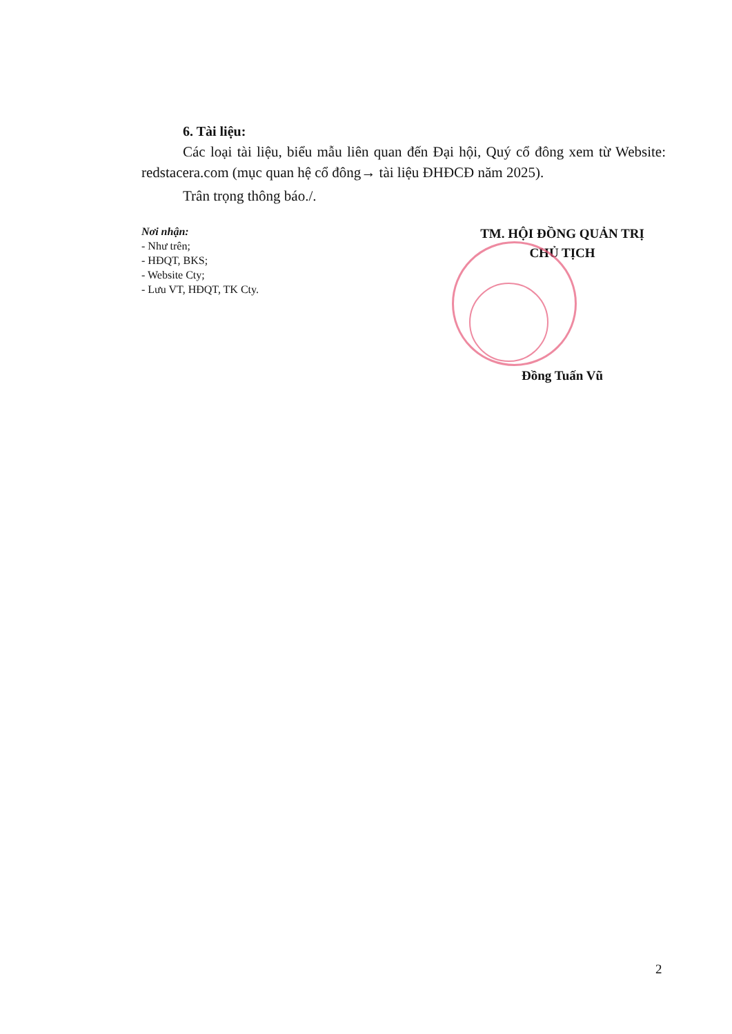6. Tài liệu:
Các loại tài liệu, biểu mẫu liên quan đến Đại hội, Quý cổ đông xem từ Website: redstacera.com (mục quan hệ cổ đông→ tài liệu ĐHĐCĐ năm 2025).
Trân trọng thông báo./.
Nơi nhận:
- Như trên;
- HĐQT, BKS;
- Website Cty;
- Lưu VT, HĐQT, TK Cty.
TM. HỘI ĐỒNG QUẢN TRỊ
CHỦ TỊCH
Đồng Tuấn Vũ
2